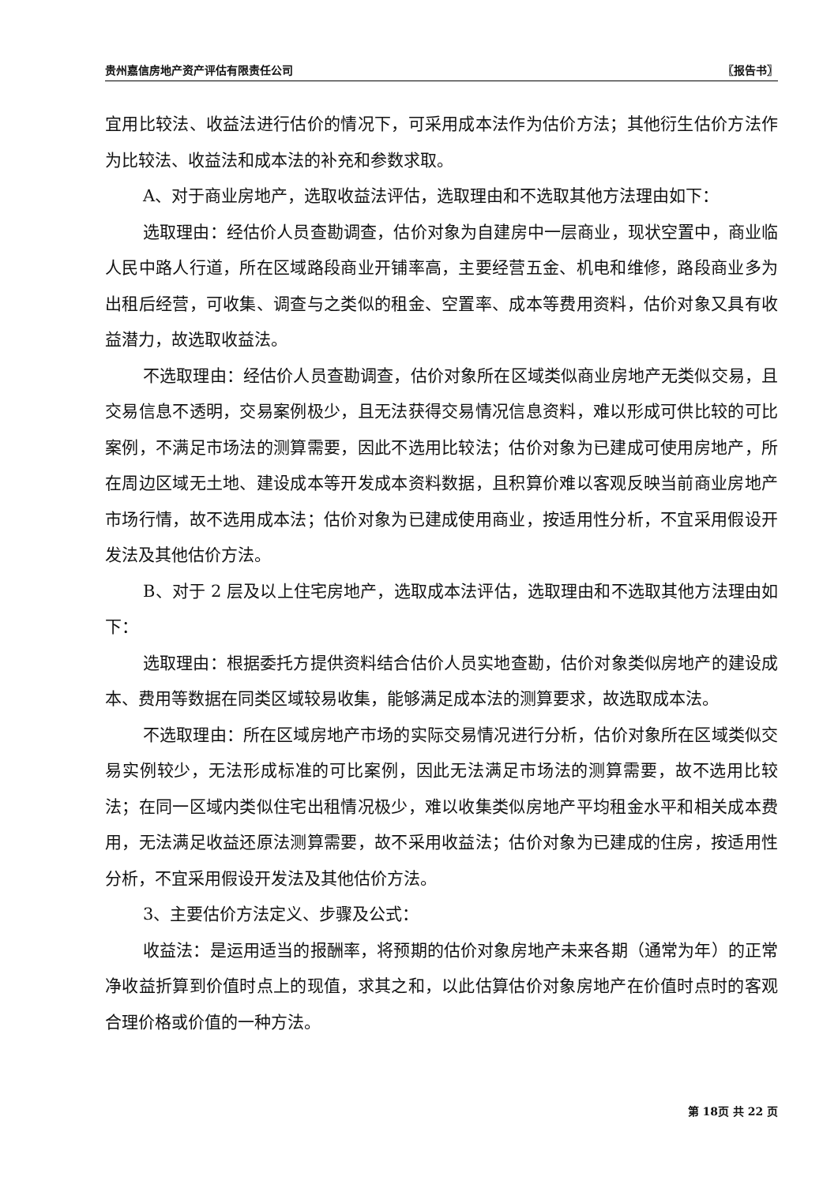贵州嘉信房地产资产评估有限责任公司 〖报告书〗
宜用比较法、收益法进行估价的情况下，可采用成本法作为估价方法；其他衍生估价方法作为比较法、收益法和成本法的补充和参数求取。
A、对于商业房地产，选取收益法评估，选取理由和不选取其他方法理由如下：
选取理由：经估价人员查勘调查，估价对象为自建房中一层商业，现状空置中，商业临人民中路人行道，所在区域路段商业开铺率高，主要经营五金、机电和维修，路段商业多为出租后经营，可收集、调查与之类似的租金、空置率、成本等费用资料，估价对象又具有收益潜力，故选取收益法。
不选取理由：经估价人员查勘调查，估价对象所在区域类似商业房地产无类似交易，且交易信息不透明，交易案例极少，且无法获得交易情况信息资料，难以形成可供比较的可比案例，不满足市场法的测算需要，因此不选用比较法；估价对象为已建成可使用房地产，所在周边区域无土地、建设成本等开发成本资料数据，且积算价难以客观反映当前商业房地产市场行情，故不选用成本法；估价对象为已建成使用商业，按适用性分析，不宜采用假设开发法及其他估价方法。
B、对于 2 层及以上住宅房地产，选取成本法评估，选取理由和不选取其他方法理由如下：
选取理由：根据委托方提供资料结合估价人员实地查勘，估价对象类似房地产的建设成本、费用等数据在同类区域较易收集，能够满足成本法的测算要求，故选取成本法。
不选取理由：所在区域房地产市场的实际交易情况进行分析，估价对象所在区域类似交易实例较少，无法形成标准的可比案例，因此无法满足市场法的测算需要，故不选用比较法；在同一区域内类似住宅出租情况极少，难以收集类似房地产平均租金水平和相关成本费用，无法满足收益还原法测算需要，故不采用收益法；估价对象为已建成的住房，按适用性分析，不宜采用假设开发法及其他估价方法。
3、主要估价方法定义、步骤及公式：
收益法：是运用适当的报酬率，将预期的估价对象房地产未来各期（通常为年）的正常净收益折算到价值时点上的现值，求其之和，以此估算估价对象房地产在价值时点时的客观合理价格或价值的一种方法。
第 18页 共 22 页